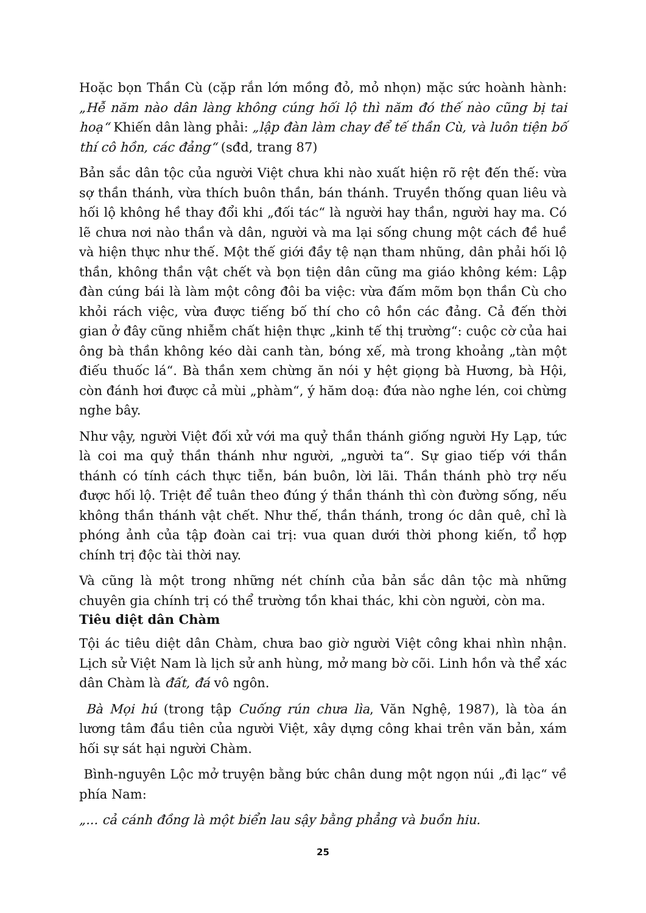Hoặc bọn Thần Cù (cặp rắn lớn mồng đỏ, mỏ nhọn) mặc sức hoành hành: „Hễ năm nào dân làng không cúng hối lộ thì năm đó thế nào cũng bị tai hoạ“ Khiến dân làng phải: „lập đàn làm chay để tế thần Cù, và luôn tiện bố thí cô hồn, các đảng“ (sđd, trang 87)
Bản sắc dân tộc của người Việt chưa khi nào xuất hiện rõ rệt đến thế: vừa sợ thần thánh, vừa thích buôn thần, bán thánh. Truyền thống quan liêu và hối lộ không hề thay đổi khi „đối tác“ là người hay thần, người hay ma. Có lẽ chưa nơi nào thần và dân, người và ma lại sống chung một cách đề huề và hiện thực như thế. Một thế giới đầy tệ nạn tham nhũng, dân phải hối lộ thần, không thần vật chết và bọn tiện dân cũng ma giáo không kém: Lập đàn cúng bái là làm một công đôi ba việc: vừa đấm mõm bọn thần Cù cho khỏi rách việc, vừa được tiếng bố thí cho cô hồn các đảng. Cả đến thời gian ở đây cũng nhiễm chất hiện thực „kinh tế thị trường“: cuộc cờ của hai ông bà thần không kéo dài canh tàn, bóng xế, mà trong khoảng „tàn một điếu thuốc lá“. Bà thần xem chừng ăn nói y hệt giọng bà Hương, bà Hội, còn đánh hơi được cả mùi „phàm“, ý hăm doạ: đứa nào nghe lén, coi chừng nghe bây.
Như vậy, người Việt đối xử với ma quỷ thần thánh giống người Hy Lạp, tức là coi ma quỷ thần thánh như người, „người ta“. Sự giao tiếp với thần thánh có tính cách thực tiễn, bán buôn, lời lãi. Thần thánh phò trợ nếu được hối lộ. Triệt để tuân theo đúng ý thần thánh thì còn đường sống, nếu không thần thánh vật chết. Như thế, thần thánh, trong óc dân quê, chỉ là phóng ảnh của tập đoàn cai trị: vua quan dưới thời phong kiến, tổ hợp chính trị độc tài thời nay.
Và cũng là một trong những nét chính của bản sắc dân tộc mà những chuyên gia chính trị có thể trường tồn khai thác, khi còn người, còn ma.
Tiêu diệt dân Chàm
Tội ác tiêu diệt dân Chàm, chưa bao giờ người Việt công khai nhìn nhận. Lịch sử Việt Nam là lịch sử anh hùng, mở mang bờ cõi. Linh hồn và thể xác dân Chàm là đất, đá vô ngôn.
Bà Mọi hú (trong tập Cuống rún chưa lìa, Văn Nghệ, 1987), là tòa án lương tâm đầu tiên của người Việt, xây dựng công khai trên văn bản, xám hối sự sát hại người Chàm.
Bình-nguyên Lộc mở truyện bằng bức chân dung một ngọn núi „đi lạc“ về phía Nam:
„... cả cánh đồng là một biển lau sậy bằng phẳng và buồn hiu.
25